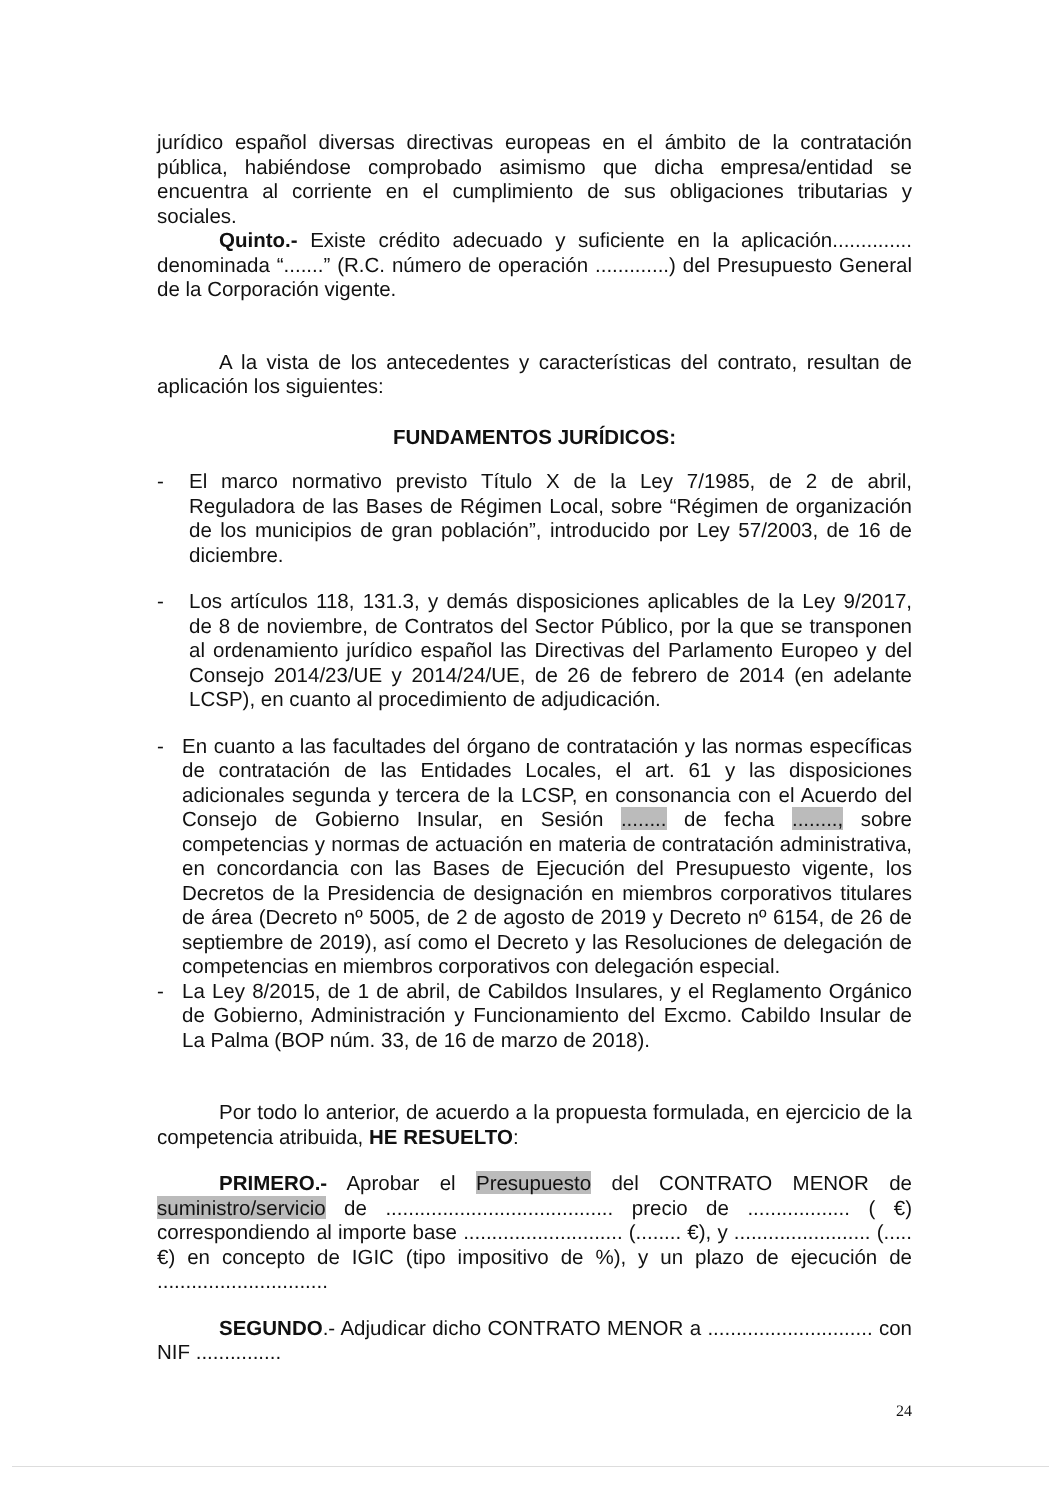jurídico español diversas directivas europeas en el ámbito de la contratación pública, habiéndose comprobado asimismo que dicha empresa/entidad se encuentra al corriente en el cumplimiento de sus obligaciones tributarias y sociales.
Quinto.- Existe crédito adecuado y suficiente en la aplicación.............. denominada “.......” (R.C. número de operación .............) del Presupuesto General de la Corporación vigente.
A la vista de los antecedentes y características del contrato, resultan de aplicación los siguientes:
FUNDAMENTOS JURÍDICOS:
- El marco normativo previsto Título X de la Ley 7/1985, de 2 de abril, Reguladora de las Bases de Régimen Local, sobre “Régimen de organización de los municipios de gran población”, introducido por Ley 57/2003, de 16 de diciembre.
- Los artículos 118, 131.3, y demás disposiciones aplicables de la Ley 9/2017, de 8 de noviembre, de Contratos del Sector Público, por la que se transponen al ordenamiento jurídico español las Directivas del Parlamento Europeo y del Consejo 2014/23/UE y 2014/24/UE, de 26 de febrero de 2014 (en adelante LCSP), en cuanto al procedimiento de adjudicación.
- En cuanto a las facultades del órgano de contratación y las normas específicas de contratación de las Entidades Locales, el art. 61 y las disposiciones adicionales segunda y tercera de la LCSP, en consonancia con el Acuerdo del Consejo de Gobierno Insular, en Sesión ........ de fecha ........, sobre competencias y normas de actuación en materia de contratación administrativa, en concordancia con las Bases de Ejecución del Presupuesto vigente, los Decretos de la Presidencia de designación en miembros corporativos titulares de área (Decreto nº 5005, de 2 de agosto de 2019 y Decreto nº 6154, de 26 de septiembre de 2019), así como el Decreto y las Resoluciones de delegación de competencias en miembros corporativos con delegación especial.
- La Ley 8/2015, de 1 de abril, de Cabildos Insulares, y el Reglamento Orgánico de Gobierno, Administración y Funcionamiento del Excmo. Cabildo Insular de La Palma (BOP núm. 33, de 16 de marzo de 2018).
Por todo lo anterior, de acuerdo a la propuesta formulada, en ejercicio de la competencia atribuida, HE RESUELTO:
PRIMERO.- Aprobar el Presupuesto del CONTRATO MENOR de suministro/servicio de ........................................ precio de .................. ( €) correspondiendo al importe base ............................ (........ €), y ........................ (..... €) en concepto de IGIC (tipo impositivo de %), y un plazo de ejecución de ..............................
SEGUNDO.- Adjudicar dicho CONTRATO MENOR a ............................. con NIF ...............
24